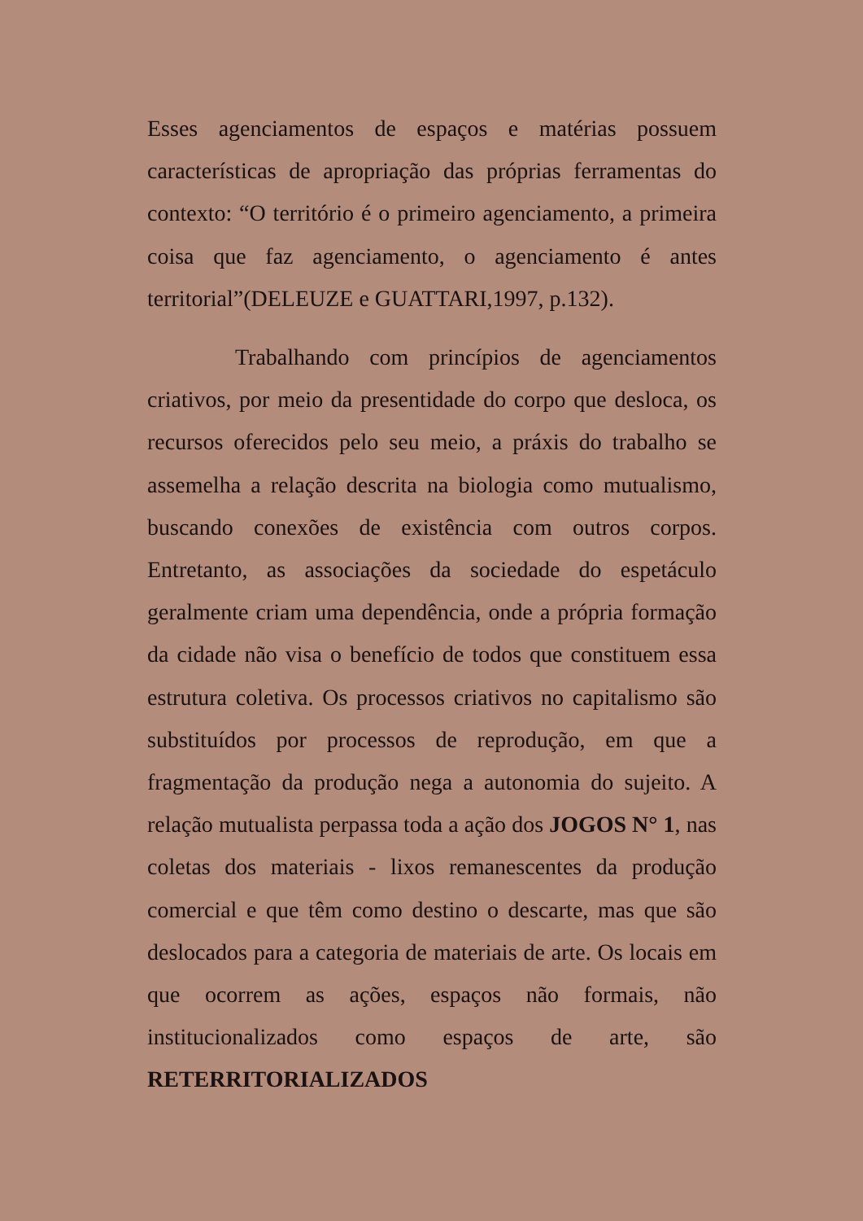Esses agenciamentos de espaços e matérias possuem características de apropriação das próprias ferramentas do contexto: “O território é o primeiro agenciamento, a primeira coisa que faz agenciamento, o agenciamento é antes territorial”(DELEUZE e GUATTARI,1997, p.132).
Trabalhando com princípios de agenciamentos criativos, por meio da presentidade do corpo que desloca, os recursos oferecidos pelo seu meio, a práxis do trabalho se assemelha a relação descrita na biologia como mutualismo, buscando conexões de existência com outros corpos. Entretanto, as associações da sociedade do espetáculo geralmente criam uma dependência, onde a própria formação da cidade não visa o benefício de todos que constituem essa estrutura coletiva. Os processos criativos no capitalismo são substituídos por processos de reprodução, em que a fragmentação da produção nega a autonomia do sujeito. A relação mutualista perpassa toda a ação dos JOGOS N° 1, nas coletas dos materiais - lixos remanescentes da produção comercial e que têm como destino o descarte, mas que são deslocados para a categoria de materiais de arte. Os locais em que ocorrem as ações, espaços não formais, não institucionalizados como espaços de arte, são RETERRITORIALIZADOS